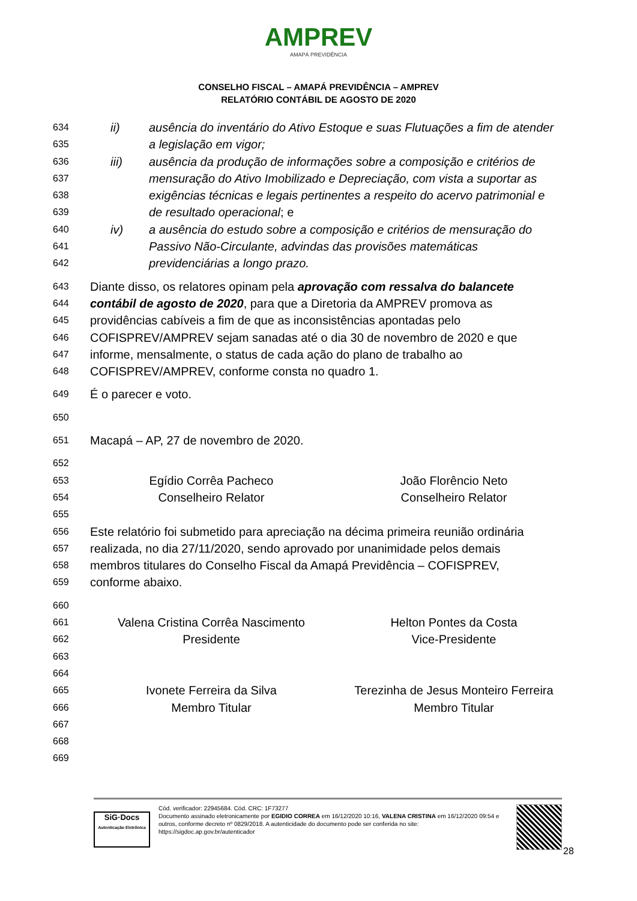AMPREV
AMAPÁ PREVIDÊNCIA
CONSELHO FISCAL – AMAPÁ PREVIDÊNCIA – AMPREV
RELATÓRIO CONTÁBIL DE AGOSTO DE 2020
634 ii) ausência do inventário do Ativo Estoque e suas Flutuações a fim de atender
635 a legislação em vigor;
636 iii) ausência da produção de informações sobre a composição e critérios de
637 mensuração do Ativo Imobilizado e Depreciação, com vista a suportar as
638 exigências técnicas e legais pertinentes a respeito do acervo patrimonial e
639 de resultado operacional; e
640 iv) a ausência do estudo sobre a composição e critérios de mensuração do
641 Passivo Não-Circulante, advindas das provisões matemáticas
642 previdenciárias a longo prazo.
643 Diante disso, os relatores opinam pela aprovação com ressalva do balancete
644 contábil de agosto de 2020, para que a Diretoria da AMPREV promova as
645 providências cabíveis a fim de que as inconsistências apontadas pelo
646 COFISPREV/AMPREV sejam sanadas até o dia 30 de novembro de 2020 e que
647 informe, mensalmente, o status de cada ação do plano de trabalho ao
648 COFISPREV/AMPREV, conforme consta no quadro 1.
649 É o parecer e voto.
650
651 Macapá – AP, 27 de novembro de 2020.
652
653
Egídio Corrêa Pacheco João Florêncio Neto
654
Conselheiro Relator Conselheiro Relator
655
656 Este relatório foi submetido para apreciação na décima primeira reunião ordinária
657 realizada, no dia 27/11/2020, sendo aprovado por unanimidade pelos demais
658 membros titulares do Conselho Fiscal da Amapá Previdência – COFISPREV,
659 conforme abaixo.
660
661
Valena Cristina Corrêa Nascimento
Helton Pontes da Costa
662
Presidente Vice-Presidente
663
664
665
Ivonete Ferreira da Silva Terezinha de Jesus Monteiro Ferreira
666
Membro Titular Membro Titular
667
668
669
SiG·Docs
Autenticação Eletrônica
Cód. verificador: 22945684. Cód. CRC: 1F73277
Documento assinado eletronicamente por EGIDIO CORREA em 16/12/2020 10:16, VALENA CRISTINA em 16/12/2020 09:54 e outros, conforme decreto nº 0829/2018. A autenticidade do documento pode ser conferida no site: https://sigdoc.ap.gov.br/autenticador
28